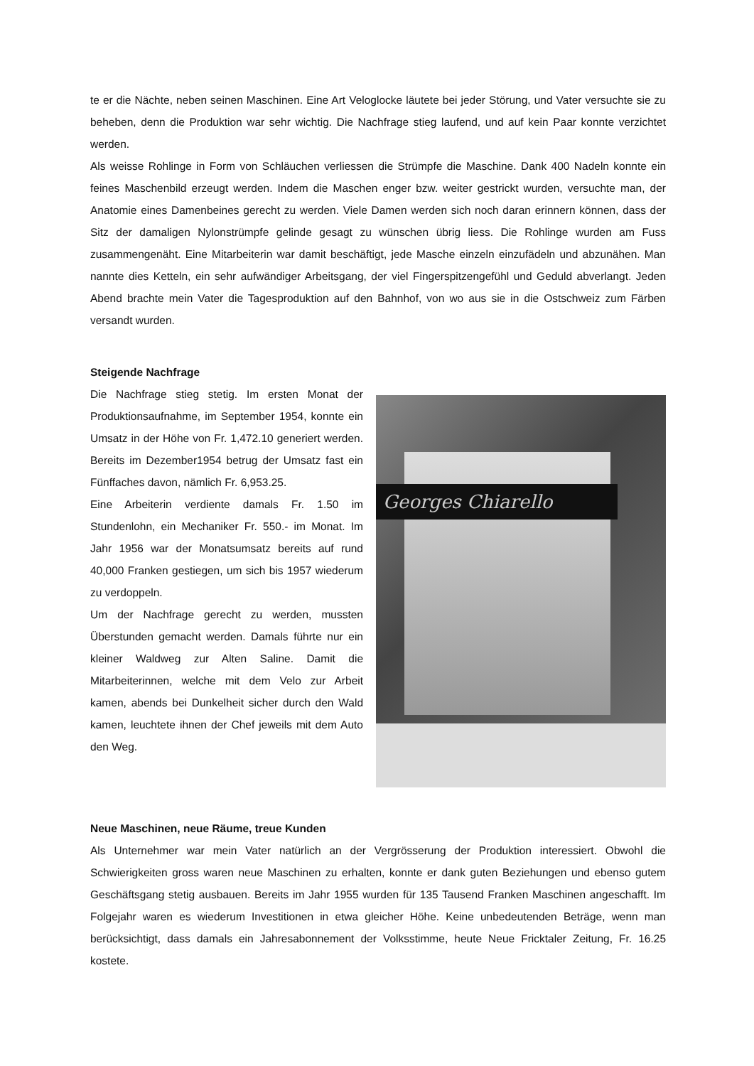te er die Nächte, neben seinen Maschinen. Eine Art Veloglocke läutete bei jeder Störung, und Vater versuchte sie zu beheben, denn die Produktion war sehr wichtig. Die Nachfrage stieg laufend, und auf kein Paar konnte verzichtet werden.
Als weisse Rohlinge in Form von Schläuchen verliessen die Strümpfe die Maschine. Dank 400 Nadeln konnte ein feines Maschenbild erzeugt werden. Indem die Maschen enger bzw. weiter gestrickt wurden, versuchte man, der Anatomie eines Damenbeines gerecht zu werden. Viele Damen werden sich noch daran erinnern können, dass der Sitz der damaligen Nylonstrümpfe gelinde gesagt zu wünschen übrig liess. Die Rohlinge wurden am Fuss zusammengenäht. Eine Mitarbeiterin war damit beschäftigt, jede Masche einzeln einzufädeln und abzunähen. Man nannte dies Ketteln, ein sehr aufwändiger Arbeitsgang, der viel Fingerspitzengefühl und Geduld abverlangt. Jeden Abend brachte mein Vater die Tagesproduktion auf den Bahnhof, von wo aus sie in die Ostschweiz zum Färben versandt wurden.
Steigende Nachfrage
Die Nachfrage stieg stetig. Im ersten Monat der Produktionsaufnahme, im September 1954, konnte ein Umsatz in der Höhe von Fr. 1,472.10 generiert werden. Bereits im Dezember1954 betrug der Umsatz fast ein Fünffaches davon, nämlich Fr. 6,953.25.
Eine Arbeiterin verdiente damals Fr. 1.50 im Stundenlohn, ein Mechaniker Fr. 550.- im Monat. Im Jahr 1956 war der Monatsumsatz bereits auf rund 40,000 Franken gestiegen, um sich bis 1957 wiederum zu verdoppeln.
Um der Nachfrage gerecht zu werden, mussten Überstunden gemacht werden. Damals führte nur ein kleiner Waldweg zur Alten Saline. Damit die Mitarbeiterinnen, welche mit dem Velo zur Arbeit kamen, abends bei Dunkelheit sicher durch den Wald kamen, leuchtete ihnen der Chef jeweils mit dem Auto den Weg.
Georges Chiarello
Neue Maschinen, neue Räume, treue Kunden
Als Unternehmer war mein Vater natürlich an der Vergrösserung der Produktion interessiert. Obwohl die Schwierigkeiten gross waren neue Maschinen zu erhalten, konnte er dank guten Beziehungen und ebenso gutem Geschäftsgang stetig ausbauen. Bereits im Jahr 1955 wurden für 135 Tausend Franken Maschinen angeschafft. Im Folgejahr waren es wiederum Investitionen in etwa gleicher Höhe. Keine unbedeutenden Beträge, wenn man berücksichtigt, dass damals ein Jahresabonnement der Volksstimme, heute Neue Fricktaler Zeitung, Fr. 16.25 kostete.